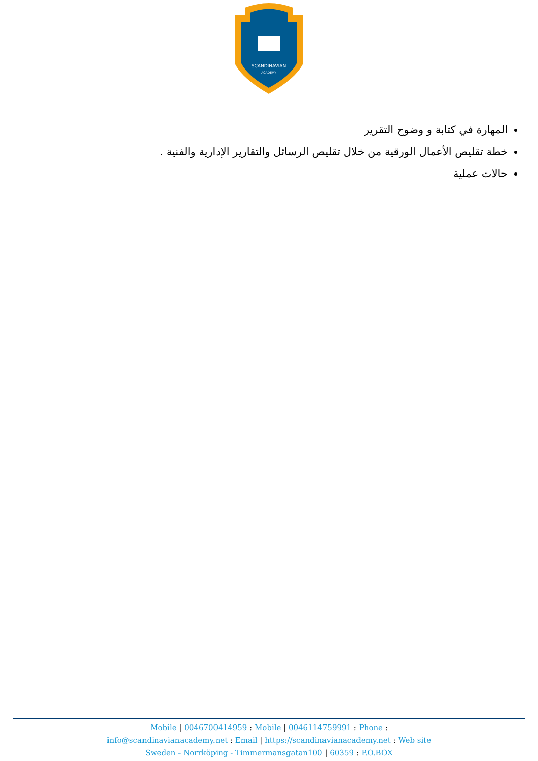SCANDINAVIAN
ACADEMY
المهارة في كتابة و وضوح التقرير
خطة تقليص الأعمال الورقية من خلال تقليص الرسائل والتقارير الإدارية والفنية .
حالات عملية
Mobile | 0046700414959 : Mobile | 0046114759991 : Phone :
info@scandinavianacademy.net : Email | https://scandinavianacademy.net : Web site
Sweden - Norrköping - Timmermansgatan100 | 60359 : P.O.BOX